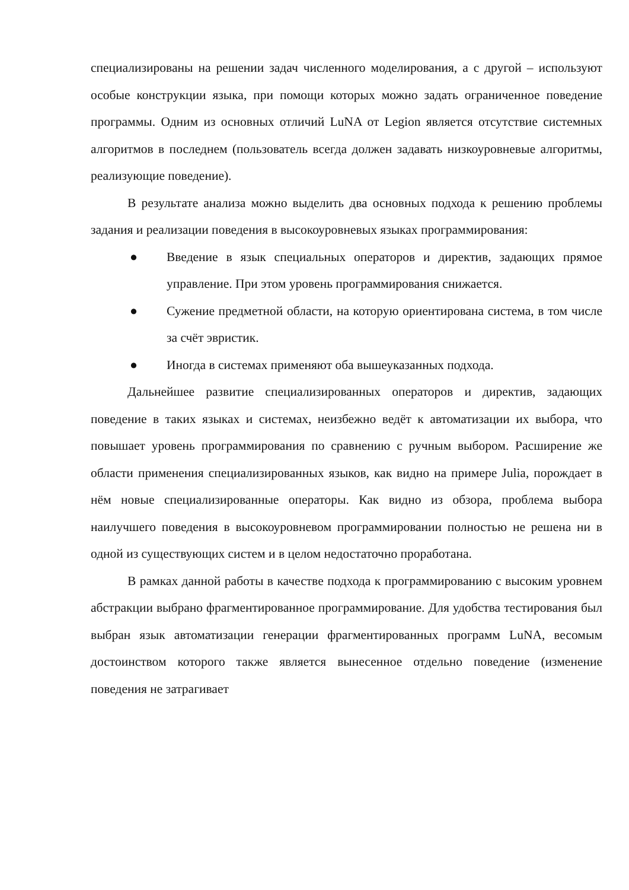специализированы на решении задач численного моделирования, а с другой – используют особые конструкции языка, при помощи которых можно задать ограниченное поведение программы. Одним из основных отличий LuNA от Legion является отсутствие системных алгоритмов в последнем (пользователь всегда должен задавать низкоуровневые алгоритмы, реализующие поведение).
В результате анализа можно выделить два основных подхода к решению проблемы задания и реализации поведения в высокоуровневых языках программирования:
● Введение в язык специальных операторов и директив, задающих прямое управление. При этом уровень программирования снижается.
● Сужение предметной области, на которую ориентирована система, в том числе за счёт эвристик.
● Иногда в системах применяют оба вышеуказанных подхода.
Дальнейшее развитие специализированных операторов и директив, задающих поведение в таких языках и системах, неизбежно ведёт к автоматизации их выбора, что повышает уровень программирования по сравнению с ручным выбором. Расширение же области применения специализированных языков, как видно на примере Julia, порождает в нём новые специализированные операторы. Как видно из обзора, проблема выбора наилучшего поведения в высокоуровневом программировании полностью не решена ни в одной из существующих систем и в целом недостаточно проработана.
В рамках данной работы в качестве подхода к программированию с высоким уровнем абстракции выбрано фрагментированное программирование. Для удобства тестирования был выбран язык автоматизации генерации фрагментированных программ LuNA, весомым достоинством которого также является вынесенное отдельно поведение (изменение поведения не затрагивает